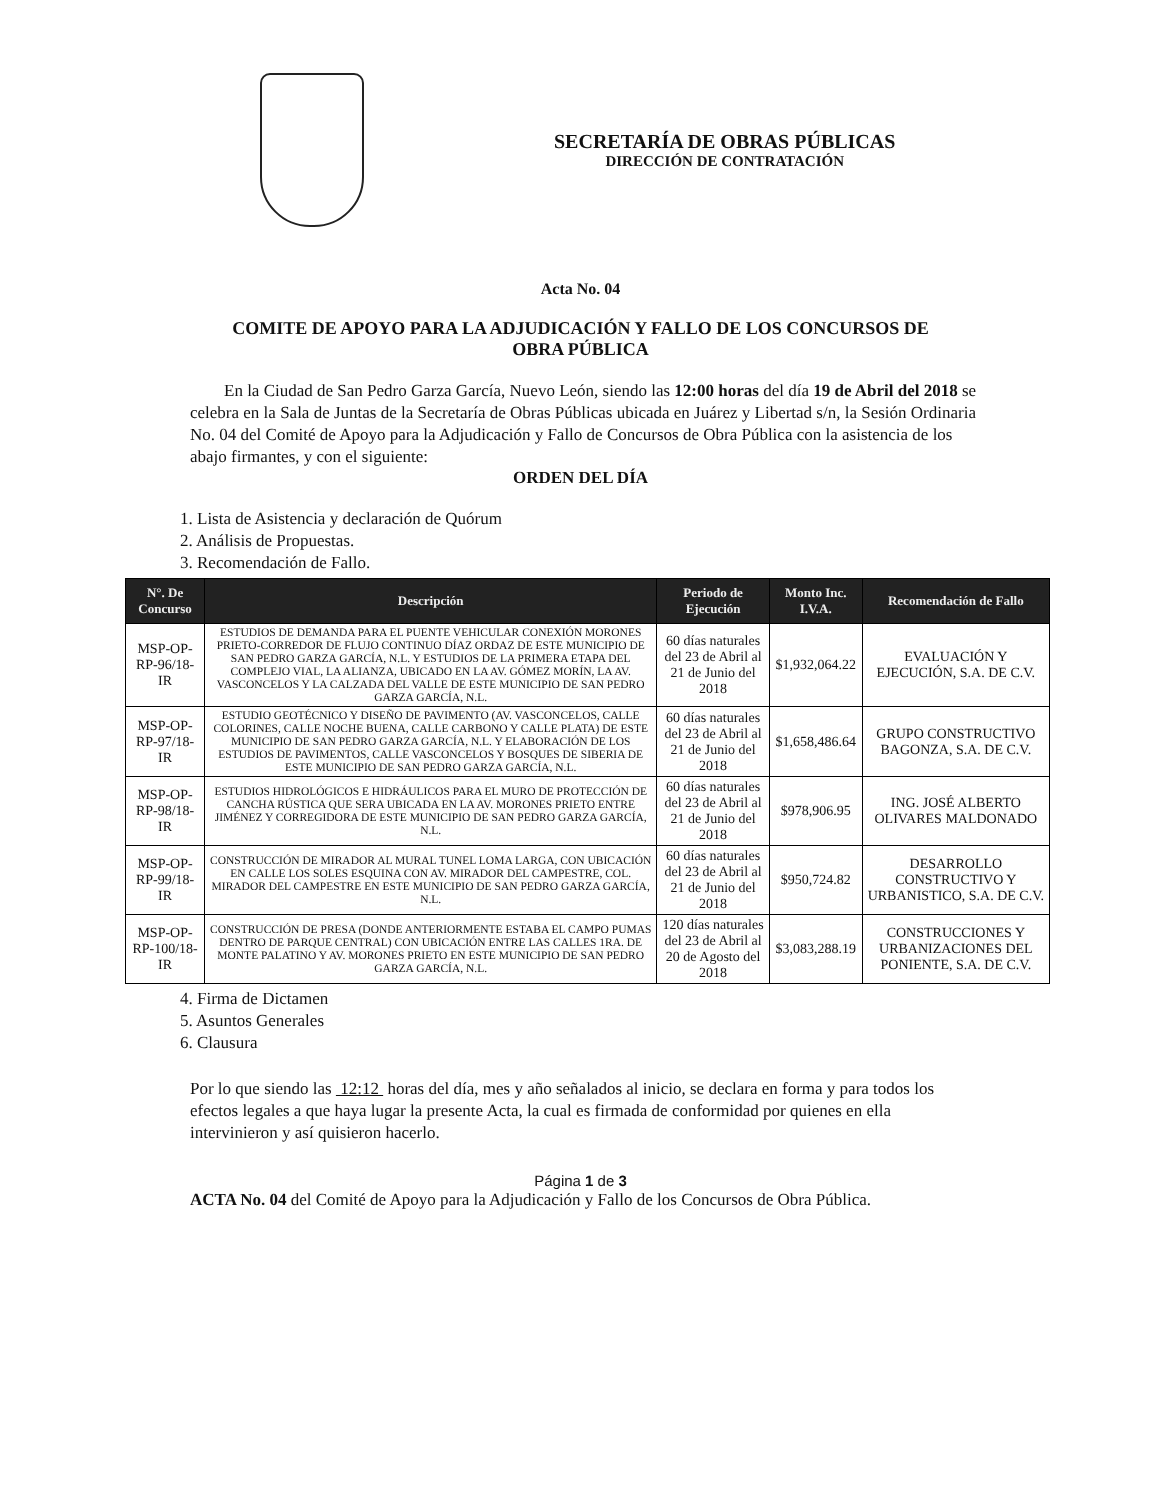SECRETARÍA DE OBRAS PÚBLICAS
DIRECCIÓN DE CONTRATACIÓN
Acta No. 04
COMITE DE APOYO PARA LA ADJUDICACIÓN Y FALLO DE LOS CONCURSOS DE
OBRA PÚBLICA
En la Ciudad de San Pedro Garza García, Nuevo León, siendo las 12:00 horas del día 19 de Abril del 2018 se celebra en la Sala de Juntas de la Secretaría de Obras Públicas ubicada en Juárez y Libertad s/n, la Sesión Ordinaria No. 04 del Comité de Apoyo para la Adjudicación y Fallo de Concursos de Obra Pública con la asistencia de los abajo firmantes, y con el siguiente:
ORDEN DEL DÍA
1. Lista de Asistencia y declaración de Quórum
2. Análisis de Propuestas.
3. Recomendación de Fallo.
| N°. De Concurso | Descripción | Periodo de Ejecución | Monto Inc. I.V.A. | Recomendación de Fallo |
| --- | --- | --- | --- | --- |
| MSP-OP-RP-96/18-IR | ESTUDIOS DE DEMANDA PARA EL PUENTE VEHICULAR CONEXIÓN MORONES PRIETO-CORREDOR DE FLUJO CONTINUO DÍAZ ORDAZ DE ESTE MUNICIPIO DE SAN PEDRO GARZA GARCÍA, N.L. Y ESTUDIOS DE LA PRIMERA ETAPA DEL COMPLEJO VIAL, LA ALIANZA, UBICADO EN LA AV. GÓMEZ MORÍN, LA AV. VASCONCELOS Y LA CALZADA DEL VALLE DE ESTE MUNICIPIO DE SAN PEDRO GARZA GARCÍA, N.L. | 60 días naturales del 23 de Abril al 21 de Junio del 2018 | $1,932,064.22 | EVALUACIÓN Y EJECUCIÓN, S.A. DE C.V. |
| MSP-OP-RP-97/18-IR | ESTUDIO GEOTÉCNICO Y DISEÑO DE PAVIMENTO (AV. VASCONCELOS, CALLE COLORINES, CALLE NOCHE BUENA, CALLE CARBONO Y CALLE PLATA) DE ESTE MUNICIPIO DE SAN PEDRO GARZA GARCÍA, N.L. Y ELABORACIÓN DE LOS ESTUDIOS DE PAVIMENTOS, CALLE VASCONCELOS Y BOSQUES DE SIBERIA DE ESTE MUNICIPIO DE SAN PEDRO GARZA GARCÍA, N.L. | 60 días naturales del 23 de Abril al 21 de Junio del 2018 | $1,658,486.64 | GRUPO CONSTRUCTIVO BAGONZA, S.A. DE C.V. |
| MSP-OP-RP-98/18-IR | ESTUDIOS HIDROLÓGICOS E HIDRÁULICOS PARA EL MURO DE PROTECCIÓN DE CANCHA RÚSTICA QUE SERA UBICADA EN LA AV. MORONES PRIETO ENTRE JIMÉNEZ Y CORREGIDORA DE ESTE MUNICIPIO DE SAN PEDRO GARZA GARCÍA, N.L. | 60 días naturales del 23 de Abril al 21 de Junio del 2018 | $978,906.95 | ING. JOSÉ ALBERTO OLIVARES MALDONADO |
| MSP-OP-RP-99/18-IR | CONSTRUCCIÓN DE MIRADOR AL MURAL TUNEL LOMA LARGA, CON UBICACIÓN EN CALLE LOS SOLES ESQUINA CON AV. MIRADOR DEL CAMPESTRE, COL. MIRADOR DEL CAMPESTRE EN ESTE MUNICIPIO DE SAN PEDRO GARZA GARCÍA, N.L. | 60 días naturales del 23 de Abril al 21 de Junio del 2018 | $950,724.82 | DESARROLLO CONSTRUCTIVO Y URBANISTICO, S.A. DE C.V. |
| MSP-OP-RP-100/18-IR | CONSTRUCCIÓN DE PRESA (DONDE ANTERIORMENTE ESTABA EL CAMPO PUMAS DENTRO DE PARQUE CENTRAL) CON UBICACIÓN ENTRE LAS CALLES 1RA. DE MONTE PALATINO Y AV. MORONES PRIETO EN ESTE MUNICIPIO DE SAN PEDRO GARZA GARCÍA, N.L. | 120 días naturales del 23 de Abril al 20 de Agosto del 2018 | $3,083,288.19 | CONSTRUCCIONES Y URBANIZACIONES DEL PONIENTE, S.A. DE C.V. |
4. Firma de Dictamen
5. Asuntos Generales
6. Clausura
Por lo que siendo las 12:12 horas del día, mes y año señalados al inicio, se declara en forma y para todos los efectos legales a que haya lugar la presente Acta, la cual es firmada de conformidad por quienes en ella intervinieron y así quisieron hacerlo.
Página 1 de 3
ACTA No. 04 del Comité de Apoyo para la Adjudicación y Fallo de los Concursos de Obra Pública.